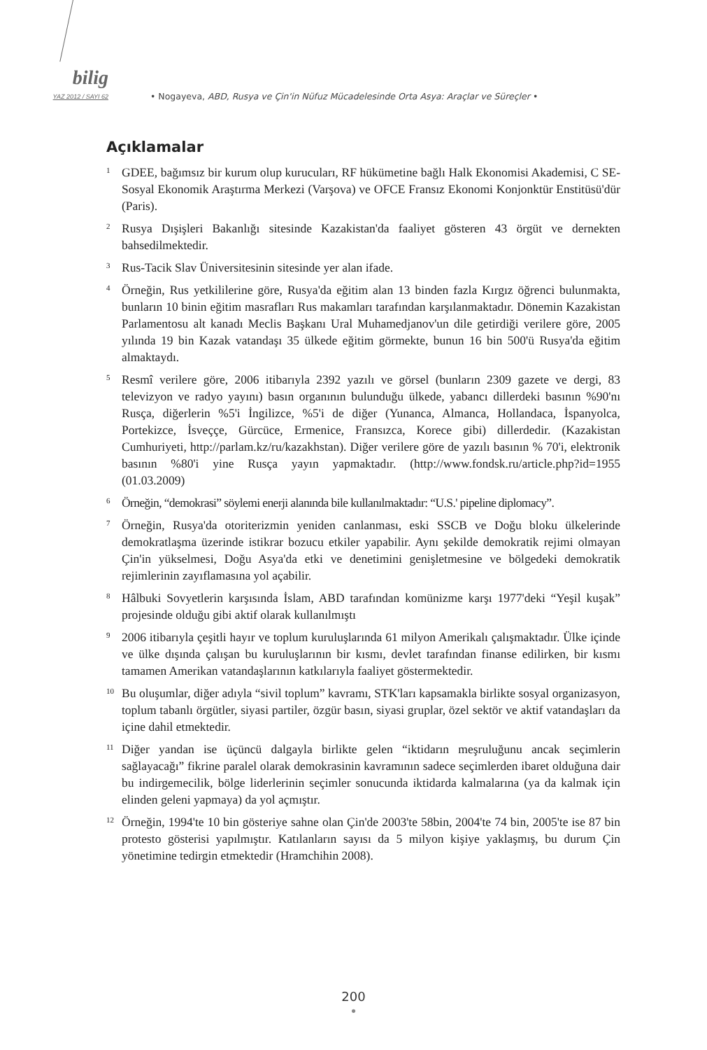bilig
YAZ 2012 / SAYI 62
• Nogayeva, ABD, Rusya ve Çin'in Nüfuz Mücadelesinde Orta Asya: Araçlar ve Süreçler •
Açıklamalar
<sup>1</sup>
GDEE, bağımsız bir kurum olup kurucuları, RF hükümetine bağlı Halk Ekonomisi Akademisi, C SE- Sosyal Ekonomik Araştırma Merkezi (Varşova) ve OFCE Fransız Ekonomi Konjonktür Enstitüsü'dür (Paris).
<sup>2</sup>
Rusya Dışişleri Bakanlığı sitesinde Kazakistan'da faaliyet gösteren 43 örgüt ve dernekten bahsedilmektedir.
<sup>3</sup>
Rus-Tacik Slav Üniversitesinin sitesinde yer alan ifade.
<sup>4</sup>
Örneğin, Rus yetkililerine göre, Rusya'da eğitim alan 13 binden fazla Kırgız öğrenci bulunmakta, bunların 10 binin eğitim masrafları Rus makamları tarafından karşılanmaktadır. Dönemin Kazakistan Parlamentosu alt kanadı Meclis Başkanı Ural Muhamedjanov'un dile getirdiği verilere göre, 2005 yılında 19 bin Kazak vatandaşı 35 ülkede eğitim görmekte, bunun 16 bin 500'ü Rusya'da eğitim almaktaydı.
<sup>5</sup>
Resmî verilere göre, 2006 itibarıyla 2392 yazılı ve görsel (bunların 2309 gazete ve dergi, 83 televizyon ve radyo yayını) basın organının bulunduğu ülkede, yabancı dillerdeki basının %90'nı Rusça, diğerlerin %5'i İngilizce, %5'i de diğer (Yunanca, Almanca, Hollandaca, İspanyolca, Portekizce, İsveççe, Gürcüce, Ermenice, Fransızca, Korece gibi) dillerdedir. (Kazakistan Cumhuriyeti, http://parlam.kz/ru/kazakhstan). Diğer verilere göre de yazılı basının % 70'i, elektronik basının %80'i yine Rusça yayın yapmaktadır. (http://www.fondsk.ru/article.php?id=1955 (01.03.2009)
<sup>6</sup>
Örneğin, “demokrasi” söylemi enerji alanında bile kullanılmaktadır: “U.S.' pipeline diplomacy”.
<sup>7</sup>
Örneğin, Rusya'da otoriterizmin yeniden canlanması, eski SSCB ve Doğu bloku ülkelerinde demokratlaşma üzerinde istikrar bozucu etkiler yapabilir. Aynı şekilde demokratik rejimi olmayan Çin'in yükselmesi, Doğu Asya'da etki ve denetimini genişletmesine ve bölgedeki demokratik rejimlerinin zayıflamasına yol açabilir.
<sup>8</sup>
Hâlbuki Sovyetlerin karşısında İslam, ABD tarafından komünizme karşı 1977'deki “Yeşil kuşak” projesinde olduğu gibi aktif olarak kullanılmıştı
<sup>9</sup>
2006 itibarıyla çeşitli hayır ve toplum kuruluşlarında 61 milyon Amerikalı çalışmaktadır. Ülke içinde ve ülke dışında çalışan bu kuruluşlarının bir kısmı, devlet tarafından finanse edilirken, bir kısmı tamamen Amerikan vatandaşlarının katkılarıyla faaliyet göstermektedir.
<sup>10</sup>
Bu oluşumlar, diğer adıyla “sivil toplum” kavramı, STK'ları kapsamakla birlikte sosyal organizasyon, toplum tabanlı örgütler, siyasi partiler, özgür basın, siyasi gruplar, özel sektör ve aktif vatandaşları da içine dahil etmektedir.
<sup>11</sup>
Diğer yandan ise üçüncü dalgayla birlikte gelen “iktidarın meşruluğunu ancak seçimlerin sağlayacağı” fikrine paralel olarak demokrasinin kavramının sadece seçimlerden ibaret olduğuna dair bu indirgemecilik, bölge liderlerinin seçimler sonucunda iktidarda kalmalarına (ya da kalmak için elinden geleni yapmaya) da yol açmıştır.
<sup>12</sup>
Örneğin, 1994'te 10 bin gösteriye sahne olan Çin'de 2003'te 58bin, 2004'te 74 bin, 2005'te ise 87 bin protesto gösterisi yapılmıştır. Katılanların sayısı da 5 milyon kişiye yaklaşmış, bu durum Çin yönetimine tedirgin etmektedir (Hramchihin 2008).
200
•